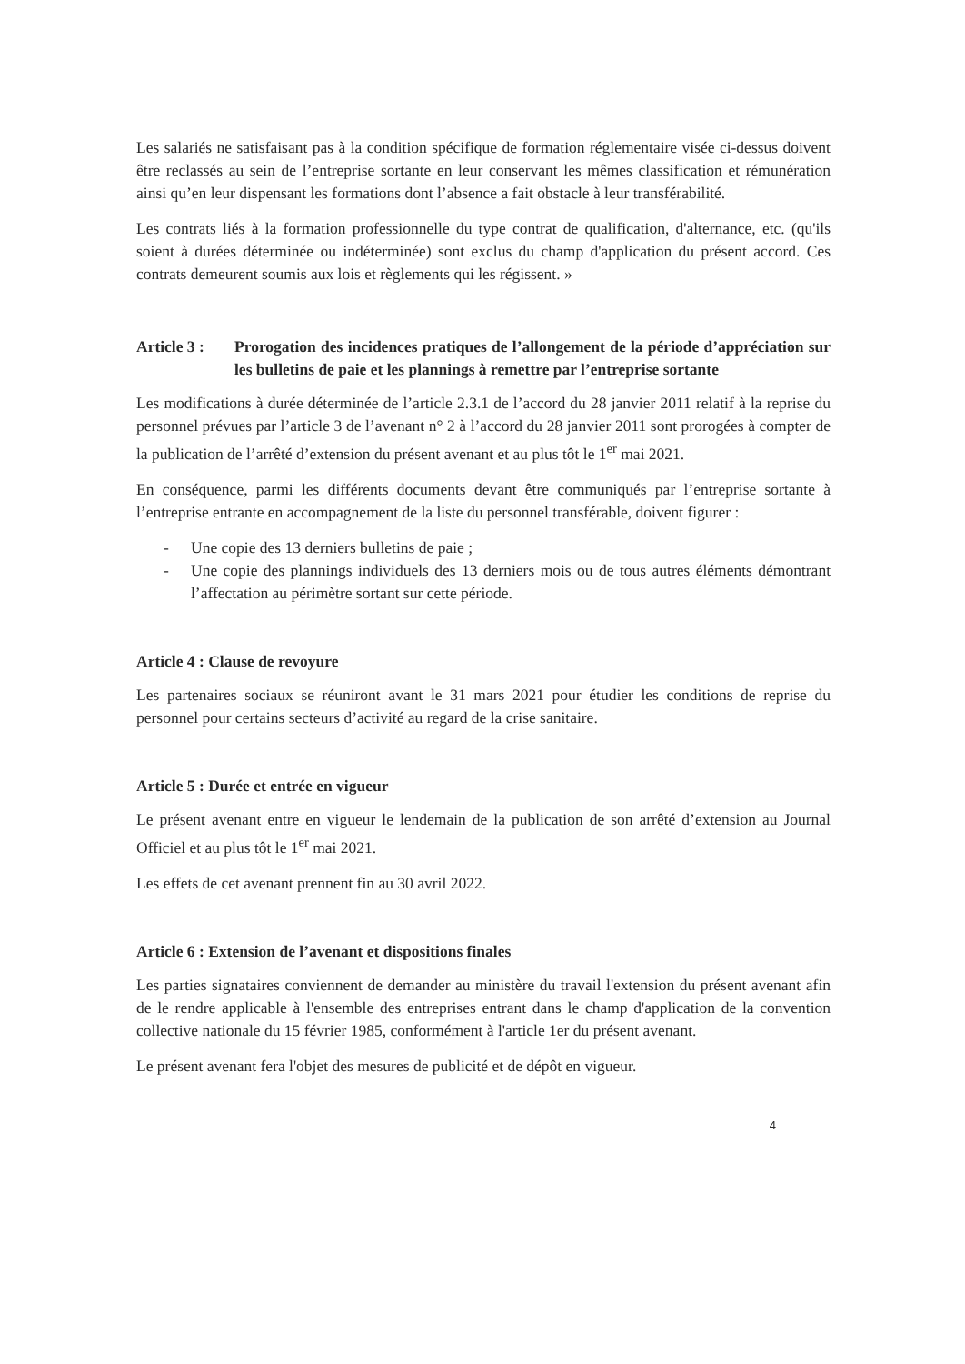Les salariés ne satisfaisant pas à la condition spécifique de formation réglementaire visée ci-dessus doivent être reclassés au sein de l’entreprise sortante en leur conservant les mêmes classification et rémunération ainsi qu’en leur dispensant les formations dont l’absence a fait obstacle à leur transférabilité.
Les contrats liés à la formation professionnelle du type contrat de qualification, d'alternance, etc. (qu'ils soient à durées déterminée ou indéterminée) sont exclus du champ d'application du présent accord. Ces contrats demeurent soumis aux lois et règlements qui les régissent. »
Article 3 : Prorogation des incidences pratiques de l’allongement de la période d’appréciation sur les bulletins de paie et les plannings à remettre par l’entreprise sortante
Les modifications à durée déterminée de l’article 2.3.1 de l’accord du 28 janvier 2011 relatif à la reprise du personnel prévues par l’article 3 de l’avenant n° 2 à l’accord du 28 janvier 2011 sont prorogées à compter de la publication de l’arrêté d’extension du présent avenant et au plus tôt le 1<sup>er</sup> mai 2021.
En conséquence, parmi les différents documents devant être communiqués par l’entreprise sortante à l’entreprise entrante en accompagnement de la liste du personnel transférable, doivent figurer :
- Une copie des 13 derniers bulletins de paie ;
- Une copie des plannings individuels des 13 derniers mois ou de tous autres éléments démontrant l’affectation au périmètre sortant sur cette période.
Article 4 : Clause de revoyure
Les partenaires sociaux se réuniront avant le 31 mars 2021 pour étudier les conditions de reprise du personnel pour certains secteurs d’activité au regard de la crise sanitaire.
Article 5 : Durée et entrée en vigueur
Le présent avenant entre en vigueur le lendemain de la publication de son arrêté d’extension au Journal Officiel et au plus tôt le 1<sup>er</sup> mai 2021.
Les effets de cet avenant prennent fin au 30 avril 2022.
Article 6 : Extension de l’avenant et dispositions finales
Les parties signataires conviennent de demander au ministère du travail l'extension du présent avenant afin de le rendre applicable à l'ensemble des entreprises entrant dans le champ d'application de la convention collective nationale du 15 février 1985, conformément à l'article 1er du présent avenant.
Le présent avenant fera l'objet des mesures de publicité et de dépôt en vigueur.
4